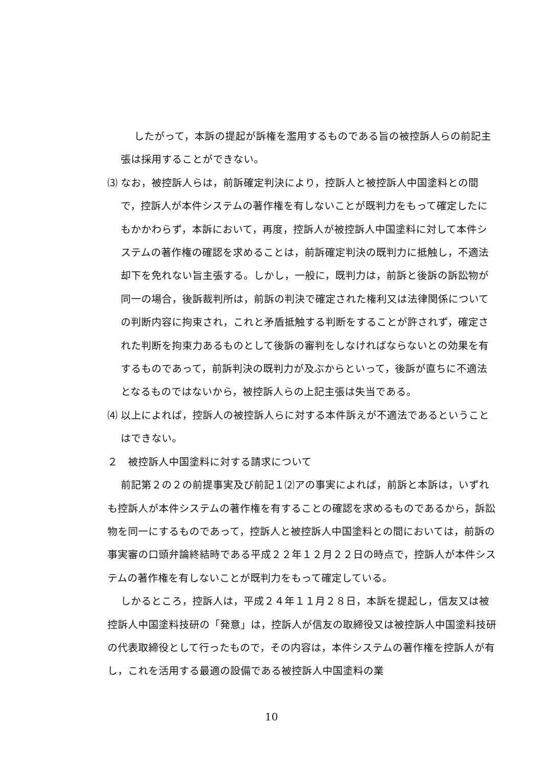したがって，本訴の提起が訴権を濫用するものである旨の被控訴人らの前記主張は採用することができない。
⑶ なお，被控訴人らは，前訴確定判決により，控訴人と被控訴人中国塗料との間で，控訴人が本件システムの著作権を有しないことが既判力をもって確定したにもかかわらず，本訴において，再度，控訴人が被控訴人中国塗料に対して本件システムの著作権の確認を求めることは，前訴確定判決の既判力に抵触し，不適法却下を免れない旨主張する。しかし，一般に，既判力は，前訴と後訴の訴訟物が同一の場合，後訴裁判所は，前訴の判決で確定された権利又は法律関係についての判断内容に拘束され，これと矛盾抵触する判断をすることが許されず，確定された判断を拘束力あるものとして後訴の審判をしなければならないとの効果を有するものであって，前訴判決の既判力が及ぶからといって，後訴が直ちに不適法となるものではないから，被控訴人らの上記主張は失当である。
⑷ 以上によれば，控訴人の被控訴人らに対する本件訴えが不適法であるということはできない。
２　被控訴人中国塗料に対する請求について
前記第２の２の前提事実及び前記１⑵アの事実によれば，前訴と本訴は，いずれも控訴人が本件システムの著作権を有することの確認を求めるものであるから，訴訟物を同一にするものであって，控訴人と被控訴人中国塗料との間においては，前訴の事実審の口頭弁論終結時である平成２２年１２月２２日の時点で，控訴人が本件システムの著作権を有しないことが既判力をもって確定している。
しかるところ，控訴人は，平成２４年１１月２８日，本訴を提起し，信友又は被控訴人中国塗料技研の「発意」は，控訴人が信友の取締役又は被控訴人中国塗料技研の代表取締役として行ったもので，その内容は，本件システムの著作権を控訴人が有し，これを活用する最適の設備である被控訴人中国塗料の業
10